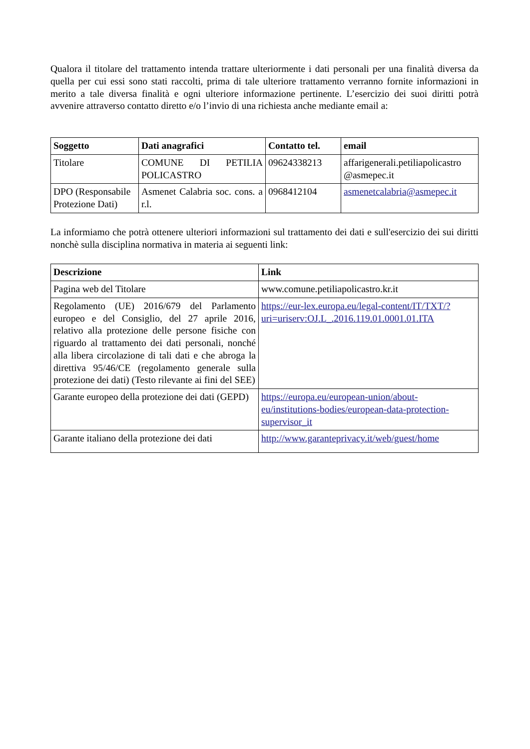Qualora il titolare del trattamento intenda trattare ulteriormente i dati personali per una finalità diversa da quella per cui essi sono stati raccolti, prima di tale ulteriore trattamento verranno fornite informazioni in merito a tale diversa finalità e ogni ulteriore informazione pertinente. L’esercizio dei suoi diritti potrà avvenire attraverso contatto diretto e/o l’invio di una richiesta anche mediante email a:
| Soggetto | Dati anagrafici | Contatto tel. | email |
| --- | --- | --- | --- |
| Titolare | COMUNE DI PETILIA POLICASTRO | 09624338213 | affarigenerali.petiliapolicastro @asmepec.it |
| DPO (Responsabile Protezione Dati) | Asmenet Calabria soc. cons. a r.l. | 0968412104 | asmenetcalabria@asmepec.it |
La informiamo che potrà ottenere ulteriori informazioni sul trattamento dei dati e sull'esercizio dei sui diritti nonchè sulla disciplina normativa in materia ai seguenti link:
| Descrizione | Link |
| --- | --- |
| Pagina web del Titolare | www.comune.petiliapolicastro.kr.it |
| Regolamento (UE) 2016/679 del Parlamento europeo e del Consiglio, del 27 aprile 2016, relativo alla protezione delle persone fisiche con riguardo al trattamento dei dati personali, nonché alla libera circolazione di tali dati e che abroga la direttiva 95/46/CE (regolamento generale sulla protezione dei dati) (Testo rilevante ai fini del SEE) | https://eur-lex.europa.eu/legal-content/IT/TXT/?uri=uriserv:OJ.L_.2016.119.01.0001.01.ITA |
| Garante europeo della protezione dei dati (GEPD) | https://europa.eu/european-union/about-eu/institutions-bodies/european-data-protection-supervisor_it |
| Garante italiano della protezione dei dati | http://www.garanteprivacy.it/web/guest/home |